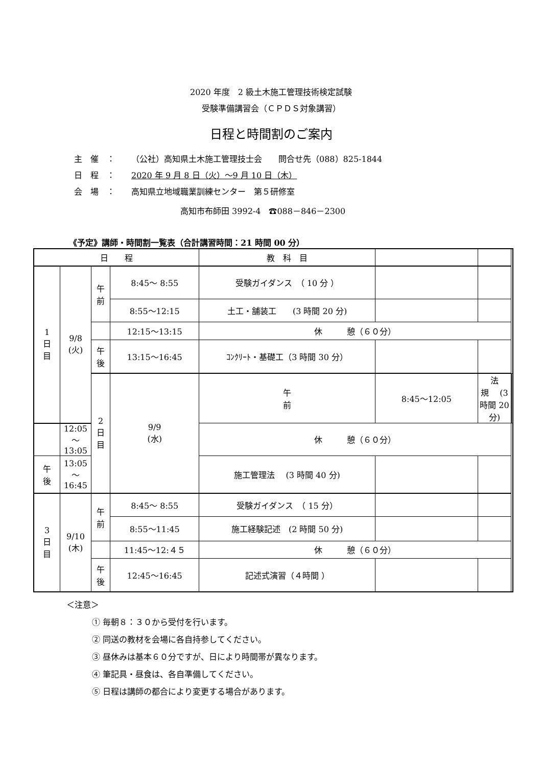2020 年度　2 級土木施工管理技術検定試験
受験準備講習会（ＣＰＤＳ対象講習）
日程と時間割のご案内
主　催　： （公社）高知県土木施工管理技士会　　問合せ先（088）825-1844
日　程　： 2020 年 9 月 8 日（火）～9 月 10 日（木）
会　場　： 高知県立地域職業訓練センター　第５研修室
高知市布師田 3992-4　☎088－846－2300
《予定》講師・時間割一覧表（合計講習時間：21 時間 00 分）
| 日 程 | | | | 教 科 目 | | | | |
| --- | --- | --- | --- | --- | --- | --- | --- | --- |
| 1 日 目 | 9/8 (火) | 午 前 | 8:45～ 8:55 | 受験ガイダンス （ 10 分 ） | | | | |
| | | | 8:55～12:15 | 土工・舗装工 (3 時間 20 分) | | | | |
| | | | 12:15～13:15 | 休 憩（６０分） | | | | |
| | | 午 後 | 13:15～16:45 | ｺﾝｸﾘｰﾄ・基礎工（3 時間 30 分） | | | | |
| | | 2 日 目 | 9/9 (水) | 午 前 | 8:45～12:05 | 法 規 (3 時間 20 分) | | |
| | 12:05～13:05 | | | 休 憩（６０分） | | | | |
| 午 後 | 13:05～16:45 | | | 施工管理法 (3 時間 40 分) | | | | |
| 3 日 目 | 9/10 (木) | 午 前 | 8:45～ 8:55 | 受験ガイダンス （ 15 分） | | | | |
| | | | 8:55～11:45 | 施工経験記述 (2 時間 50 分) | | | | |
| | | | 11:45～12:４５ | 休 憩（６０分） | | | | |
| | | 午 後 | 12:45～16:45 | 記述式演習（４時間 ） | | | | |
＜注意＞
① 毎朝８：３０から受付を行います。
② 同送の教材を会場に各自持参してください。
③ 昼休みは基本６０分ですが、日により時間帯が異なります。
④ 筆記具・昼食は、各自準備してください。
⑤ 日程は講師の都合により変更する場合があります。